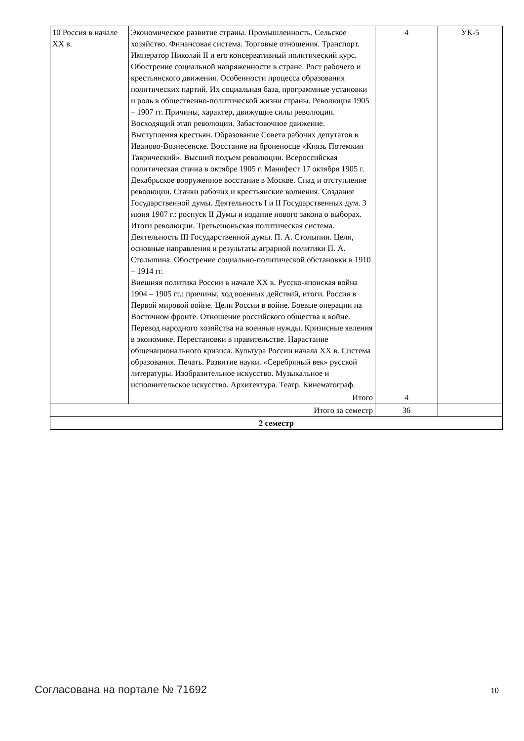| 10 Россия в начале XX в. | Экономическое развитие страны. Промышленность. Сельское хозяйство. Финансовая система. Торговые отношения. Транспорт. Император Николай II и его консервативный политический курс. Обострение социальной напряженности в стране. Рост рабочего и крестьянского движения. Особенности процесса образования политических партий. Их социальная база, программные установки и роль в общественно-политической жизни страны. Революция 1905 – 1907 гг. Причины, характер, движущие силы революции. Восходящий этап революции. Забастовочное движение. Выступления крестьян. Образование Совета рабочих депутатов в Иваново-Вознесенске. Восстание на броненосце «Князь Потемкин Таврический». Высший подъем революции. Всероссийская политическая стачка в октябре 1905 г. Манифест 17 октября 1905 г. Декабрьское вооруженное восстание в Москве. Спад и отступление революции. Стачки рабочих и крестьянские волнения. Создание Государственной думы. Деятельность I и II Государственных дум. 3 июня 1907 г.: роспуск II Думы и издание нового закона о выборах. Итоги революции. Третьеиюньская политическая система. Деятельность III Государственной думы. П. А. Столыпин. Цели, основные направления и результаты аграрной политики П. А. Столыпина. Обострение социально-политической обстановки в 1910 – 1914 гг. Внешняя политика России в начале XX в. Русско-японская война 1904 – 1905 гг.: причины, ход военных действий, итоги. Россия в Первой мировой войне. Цели России в войне. Боевые операции на Восточном фронте. Отношение российского общества к войне. Перевод народного хозяйства на военные нужды. Кризисные явления в экономике. Перестановки в правительстве. Нарастание общенационального кризиса. Культура России начала XX в. Система образования. Печать. Развитие науки. «Серебряный век» русской литературы. Изобразительное искусство. Музыкальное и исполнительское искусство. Архитектура. Театр. Кинематограф. | 4 | УК-5 |
| | Итого | 4 | |
| Итого за семестр | | 36 | |
| 2 семестр | | | |
Согласована на портале № 71692 10